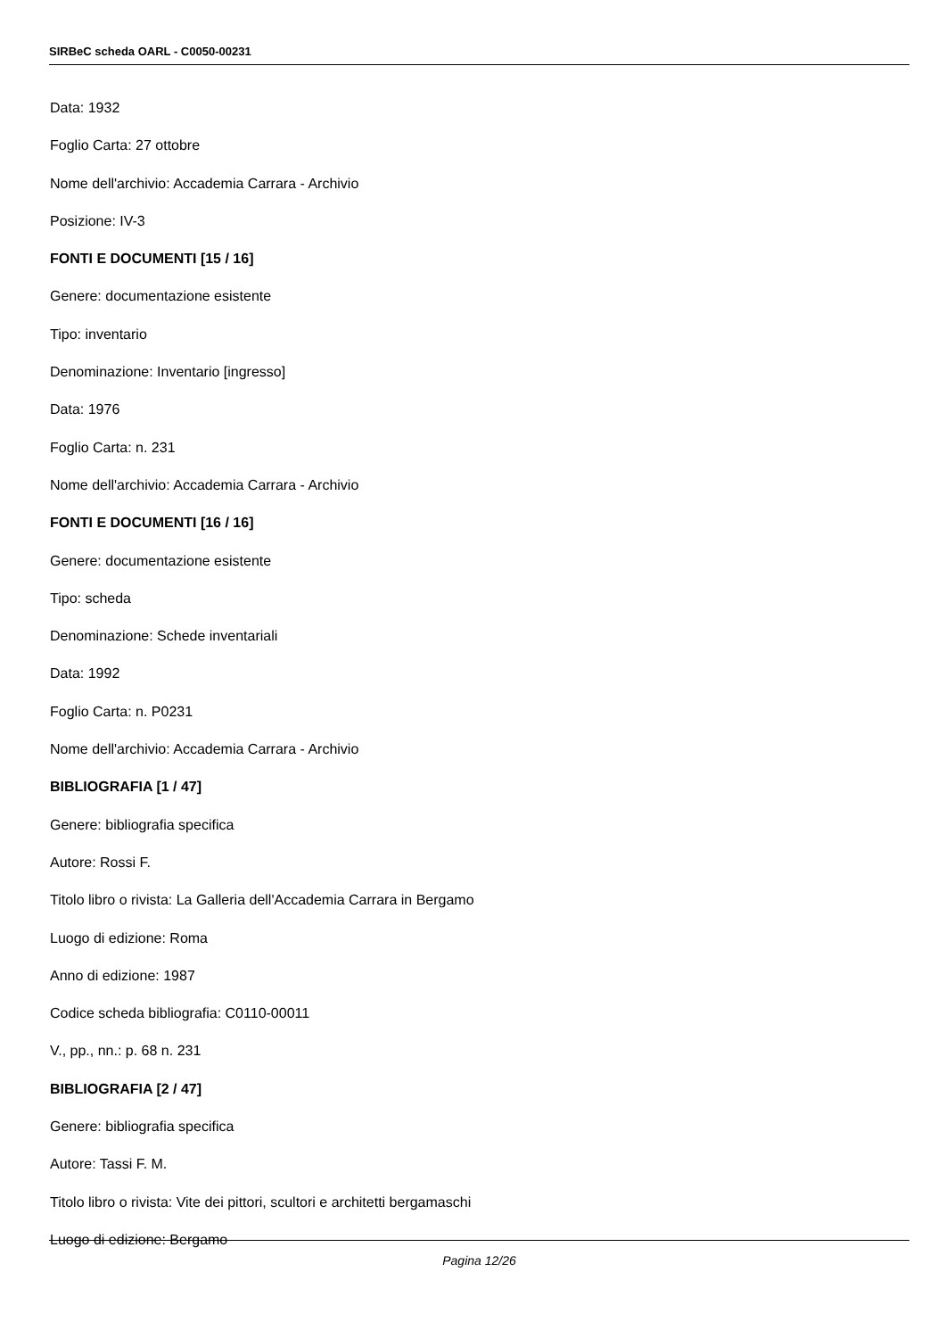SIRBeC scheda OARL - C0050-00231
Data: 1932
Foglio Carta: 27 ottobre
Nome dell'archivio: Accademia Carrara - Archivio
Posizione: IV-3
FONTI E DOCUMENTI [15 / 16]
Genere: documentazione esistente
Tipo: inventario
Denominazione: Inventario [ingresso]
Data: 1976
Foglio Carta: n. 231
Nome dell'archivio: Accademia Carrara - Archivio
FONTI E DOCUMENTI [16 / 16]
Genere: documentazione esistente
Tipo: scheda
Denominazione: Schede inventariali
Data: 1992
Foglio Carta: n. P0231
Nome dell'archivio: Accademia Carrara - Archivio
BIBLIOGRAFIA [1 / 47]
Genere: bibliografia specifica
Autore: Rossi F.
Titolo libro o rivista: La Galleria dell'Accademia Carrara in Bergamo
Luogo di edizione: Roma
Anno di edizione: 1987
Codice scheda bibliografia: C0110-00011
V., pp., nn.: p. 68 n. 231
BIBLIOGRAFIA [2 / 47]
Genere: bibliografia specifica
Autore: Tassi F. M.
Titolo libro o rivista: Vite dei pittori, scultori e architetti bergamaschi
Luogo di edizione: Bergamo
Pagina 12/26